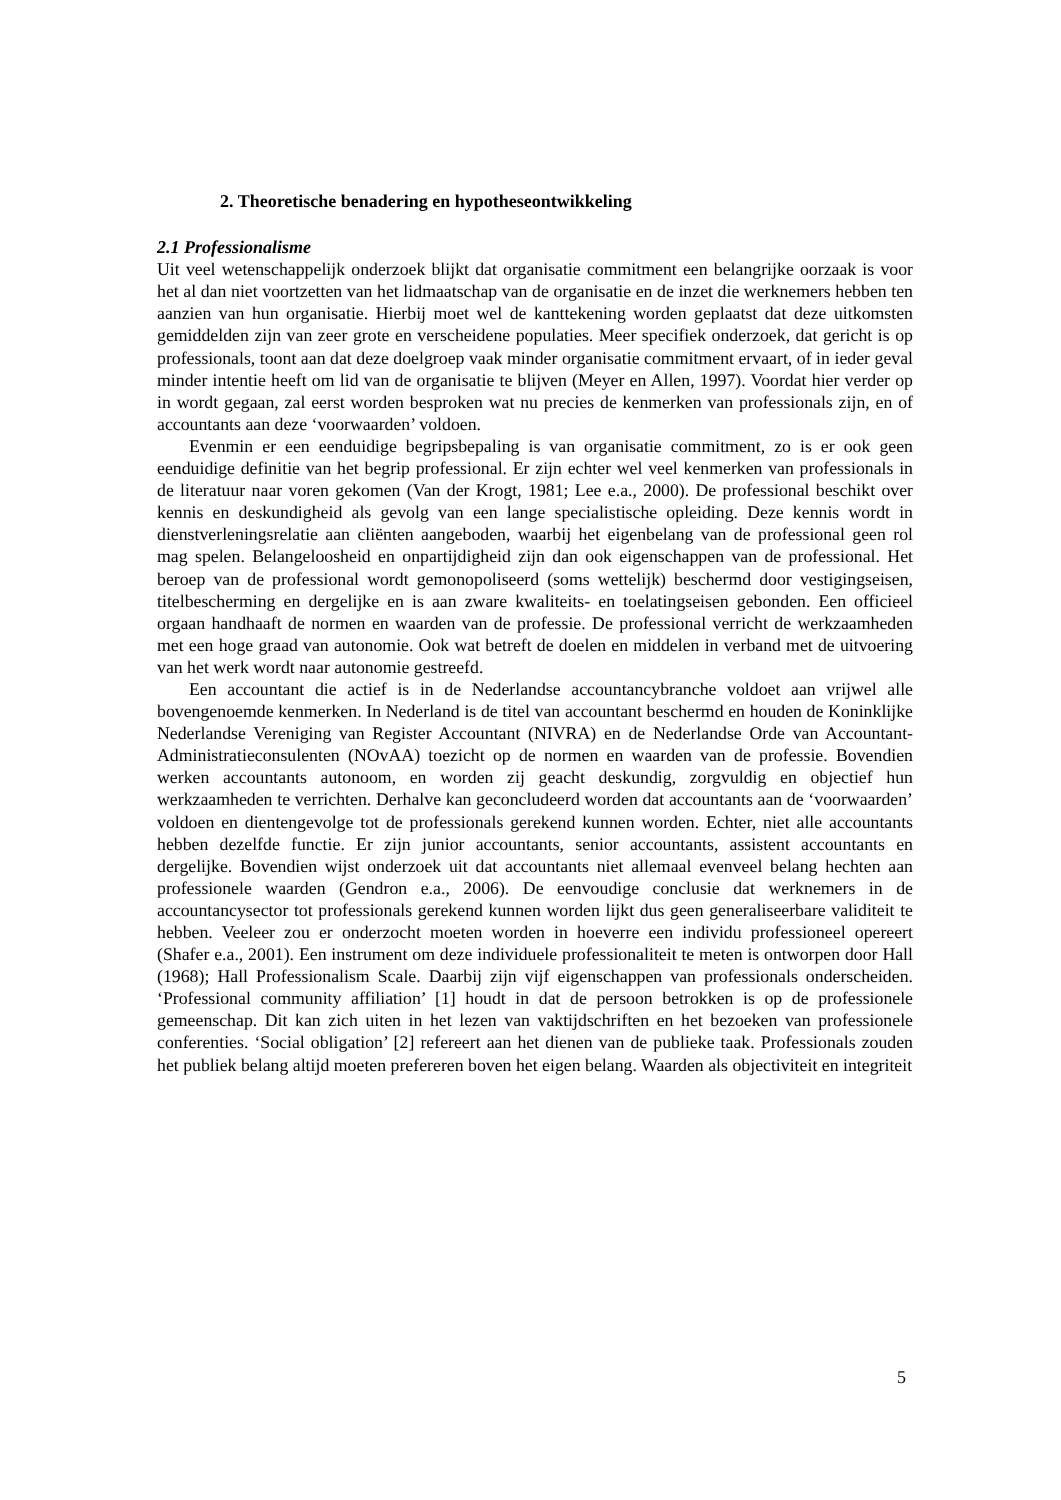2. Theoretische benadering en hypotheseontwikkeling
2.1 Professionalisme
Uit veel wetenschappelijk onderzoek blijkt dat organisatie commitment een belangrijke oorzaak is voor het al dan niet voortzetten van het lidmaatschap van de organisatie en de inzet die werknemers hebben ten aanzien van hun organisatie. Hierbij moet wel de kanttekening worden geplaatst dat deze uitkomsten gemiddelden zijn van zeer grote en verscheidene populaties. Meer specifiek onderzoek, dat gericht is op professionals, toont aan dat deze doelgroep vaak minder organisatie commitment ervaart, of in ieder geval minder intentie heeft om lid van de organisatie te blijven (Meyer en Allen, 1997). Voordat hier verder op in wordt gegaan, zal eerst worden besproken wat nu precies de kenmerken van professionals zijn, en of accountants aan deze ‘voorwaarden’ voldoen.
Evenmin er een eenduidige begripsbepaling is van organisatie commitment, zo is er ook geen eenduidige definitie van het begrip professional. Er zijn echter wel veel kenmerken van professionals in de literatuur naar voren gekomen (Van der Krogt, 1981; Lee e.a., 2000). De professional beschikt over kennis en deskundigheid als gevolg van een lange specialistische opleiding. Deze kennis wordt in dienstverleningsrelatie aan cliënten aangeboden, waarbij het eigenbelang van de professional geen rol mag spelen. Belangeloosheid en onpartijdigheid zijn dan ook eigenschappen van de professional. Het beroep van de professional wordt gemonopoliseerd (soms wettelijk) beschermd door vestigingseisen, titelbescherming en dergelijke en is aan zware kwaliteits- en toelatingseisen gebonden. Een officieel orgaan handhaaft de normen en waarden van de professie. De professional verricht de werkzaamheden met een hoge graad van autonomie. Ook wat betreft de doelen en middelen in verband met de uitvoering van het werk wordt naar autonomie gestreefd.
Een accountant die actief is in de Nederlandse accountancybranche voldoet aan vrijwel alle bovengenoemde kenmerken. In Nederland is de titel van accountant beschermd en houden de Koninklijke Nederlandse Vereniging van Register Accountant (NIVRA) en de Nederlandse Orde van Accountant-Administratieconsulenten (NOvAA) toezicht op de normen en waarden van de professie. Bovendien werken accountants autonoom, en worden zij geacht deskundig, zorgvuldig en objectief hun werkzaamheden te verrichten. Derhalve kan geconcludeerd worden dat accountants aan de ‘voorwaarden’ voldoen en dientengevolge tot de professionals gerekend kunnen worden. Echter, niet alle accountants hebben dezelfde functie. Er zijn junior accountants, senior accountants, assistent accountants en dergelijke. Bovendien wijst onderzoek uit dat accountants niet allemaal evenveel belang hechten aan professionele waarden (Gendron e.a., 2006). De eenvoudige conclusie dat werknemers in de accountancysector tot professionals gerekend kunnen worden lijkt dus geen generaliseerbare validiteit te hebben. Veeleer zou er onderzocht moeten worden in hoeverre een individu professioneel opereert (Shafer e.a., 2001). Een instrument om deze individuele professionaliteit te meten is ontworpen door Hall (1968); Hall Professionalism Scale. Daarbij zijn vijf eigenschappen van professionals onderscheiden. ‘Professional community affiliation’ [1] houdt in dat de persoon betrokken is op de professionele gemeenschap. Dit kan zich uiten in het lezen van vaktijdschriften en het bezoeken van professionele conferenties. ‘Social obligation’ [2] refereert aan het dienen van de publieke taak. Professionals zouden het publiek belang altijd moeten prefereren boven het eigen belang. Waarden als objectiviteit en integriteit
5